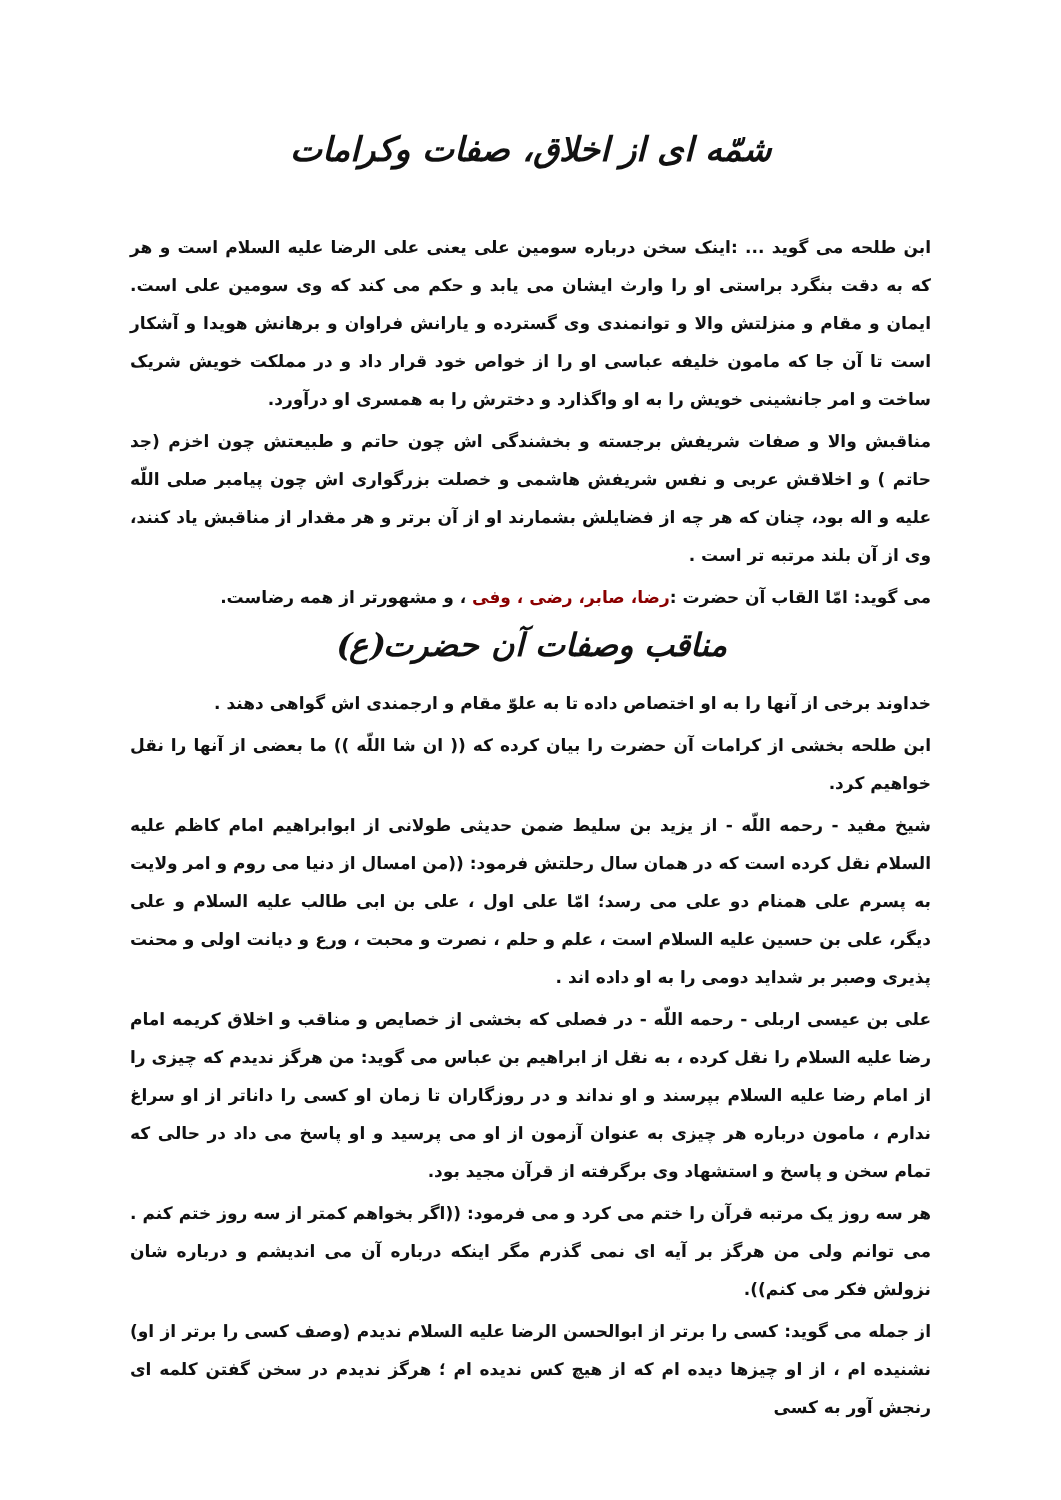شمّه ای از اخلاق، صفات وکرامات
ابن طلحه می گوید ... :اینک سخن درباره سومین علی یعنی علی الرضا علیه السلام است و هر که به دقت بنگرد براستی او را وارث ایشان می یابد و حکم می کند که وی سومین علی است. ایمان و مقام و منزلتش والا و توانمندی وی گسترده و یارانش فراوان و برهانش هویدا و آشکار است تا آن جا که مامون خلیفه عباسی او را از خواص خود قرار داد و در مملکت خویش شریک ساخت و امر جانشینی خویش را به او واگذارد و دخترش را به همسری او درآورد.
مناقبش والا و صفات شریفش برجسته و بخشندگی اش چون حاتم و طبیعتش چون اخزم (جد حاتم ) و اخلاقش عربی و نفس شریفش هاشمی و خصلت بزرگواری اش چون پیامبر صلی اللّه علیه و اله بود، چنان که هر چه از فضایلش بشمارند او از آن برتر و هر مقدار از مناقبش یاد کنند، وی از آن بلند مرتبه تر است .
می گوید: امّا القاب آن حضرت :رضا، صابر، رضی ، وفی ، و مشهورتر از همه رضاست.
مناقب وصفات آن حضرت(ع)
خداوند برخی از آنها را به او اختصاص داده تا به علوّ مقام و ارجمندی اش گواهی دهند .
ابن طلحه بخشی از کرامات آن حضرت را بیان کرده که (( ان شا اللّه )) ما بعضی از آنها را نقل خواهیم کرد.
شیخ مفید - رحمه اللّه - از یزید بن سلیط ضمن حدیثی طولانی از ابوابراهیم امام کاظم علیه السلام نقل کرده است که در همان سال رحلتش فرمود: ((من امسال از دنیا می روم و امر ولایت به پسرم علی همنام دو علی می رسد؛ امّا علی اول ، علی بن ابی طالب علیه السلام و علی دیگر، علی بن حسین علیه السلام است ، علم و حلم ، نصرت و محبت ، ورع و دیانت اولی و محنت پذیری وصبر بر شداید دومی را به او داده اند .
علی بن عیسی اربلی - رحمه اللّه - در فصلی که بخشی از خصایص و مناقب و اخلاق کریمه امام رضا علیه السلام را نقل کرده ، به نقل از ابراهیم بن عباس می گوید: من هرگز ندیدم که چیزی را از امام رضا علیه السلام بپرسند و او نداند و در روزگاران تا زمان او کسی را داناتر از او سراغ ندارم ، مامون درباره هر چیزی به عنوان آزمون از او می پرسید و او پاسخ می داد در حالی که تمام سخن و پاسخ و استشهاد وی برگرفته از قرآن مجید بود.
هر سه روز یک مرتبه قرآن را ختم می کرد و می فرمود: ((اگر بخواهم کمتر از سه روز ختم کنم . می توانم ولی من هرگز بر آیه ای نمی گذرم مگر اینکه درباره آن می اندیشم و درباره شان نزولش فکر می کنم)).
از جمله می گوید: کسی را برتر از ابوالحسن الرضا علیه السلام ندیدم (وصف کسی را برتر از او) نشنیده ام ، از او چیزها دیده ام که از هیچ کس ندیده ام ؛ هرگز ندیدم در سخن گفتن کلمه ای رنجش آور به کسی